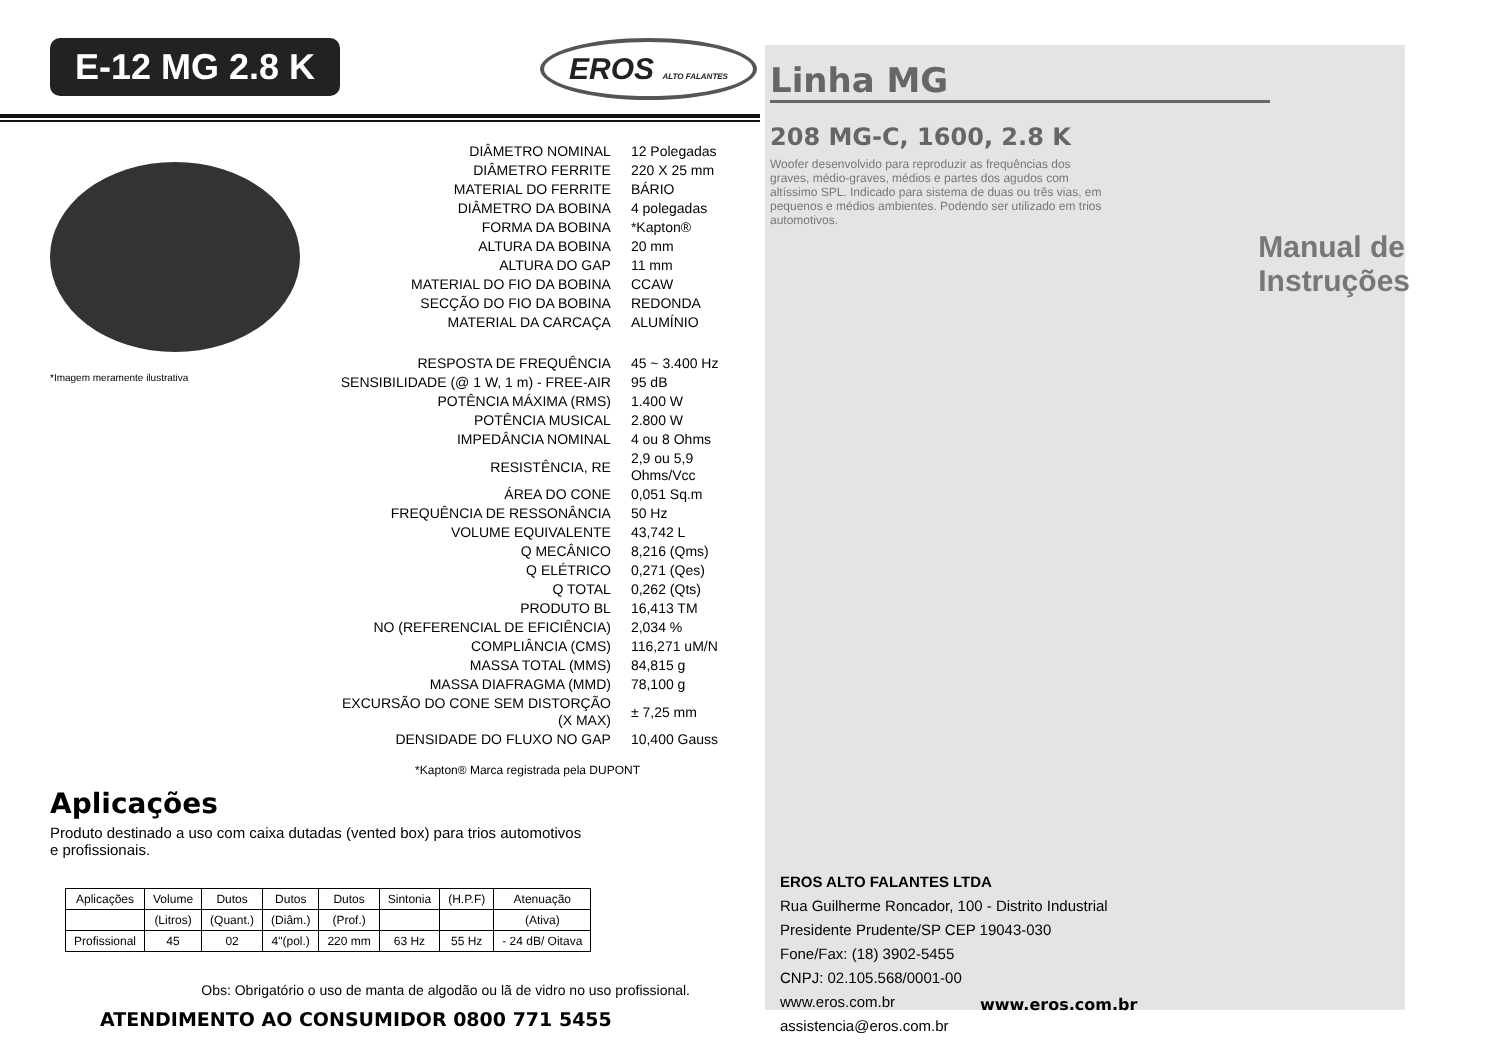E-12 MG 2.8 K EROS ALTO FALANTES
*Imagem meramente ilustrativa
| DIÂMETRO NOMINAL | 12 Polegadas |
| DIÂMETRO FERRITE | 220 X 25 mm |
| MATERIAL DO FERRITE | BÁRIO |
| DIÂMETRO DA BOBINA | 4 polegadas |
| FORMA DA BOBINA | *Kapton® |
| ALTURA DA BOBINA | 20 mm |
| ALTURA DO GAP | 11 mm |
| MATERIAL DO FIO DA BOBINA | CCAW |
| SECÇÃO DO FIO DA BOBINA | REDONDA |
| MATERIAL DA CARCAÇA | ALUMÍNIO |
| RESPOSTA DE FREQUÊNCIA | 45 ~ 3.400 Hz |
| SENSIBILIDADE (@ 1 W, 1 m) - FREE-AIR | 95 dB |
| POTÊNCIA MÁXIMA (RMS) | 1.400 W |
| POTÊNCIA MUSICAL | 2.800 W |
| IMPEDÂNCIA NOMINAL | 4 ou 8 Ohms |
| RESISTÊNCIA, RE | 2,9 ou 5,9 Ohms/Vcc |
| ÁREA DO CONE | 0,051 Sq.m |
| FREQUÊNCIA DE RESSONÂNCIA | 50 Hz |
| VOLUME EQUIVALENTE | 43,742 L |
| Q MECÂNICO | 8,216 (Qms) |
| Q ELÉTRICO | 0,271 (Qes) |
| Q TOTAL | 0,262 (Qts) |
| PRODUTO BL | 16,413 TM |
| NO (REFERENCIAL DE EFICIÊNCIA) | 2,034 % |
| COMPLIÂNCIA (CMS) | 116,271 uM/N |
| MASSA TOTAL (MMS) | 84,815 g |
| MASSA DIAFRAGMA (MMD) | 78,100 g |
| EXCURSÃO DO CONE SEM DISTORÇÃO (X MAX) | ± 7,25 mm |
| DENSIDADE DO FLUXO NO GAP | 10,400 Gauss |
*Kapton® Marca registrada pela DUPONT
Aplicações
Produto destinado a uso com caixa dutadas (vented box) para trios automotivos
e profissionais.
| Aplicações | Volume | Dutos | Dutos | Dutos | Sintonia | (H.P.F) | Atenuação |
| | (Litros) | (Quant.) | (Diâm.) | (Prof.) | | | (Ativa) |
| Profissional | 45 | 02 | 4"(pol.) | 220 mm | 63 Hz | 55 Hz | - 24 dB/ Oitava |
Obs: Obrigatório o uso de manta de algodão ou lã de vidro no uso profissional.
ATENDIMENTO AO CONSUMIDOR 0800 771 5455
Linha MG
208 MG-C, 1600, 2.8 K
Woofer desenvolvido para reproduzir as frequências dos graves, médio-graves, médios e partes dos agudos com altíssimo SPL. Indicado para sistema de duas ou três vias, em pequenos e médios ambientes. Podendo ser utilizado em trios automotivos.
Manual de
Instruções
EROS ALTO FALANTES LTDA
Rua Guilherme Roncador, 100 - Distrito Industrial
Presidente Prudente/SP CEP 19043-030
Fone/Fax: (18) 3902-5455
CNPJ: 02.105.568/0001-00
www.eros.com.br
assistencia@eros.com.br
www.eros.com.br